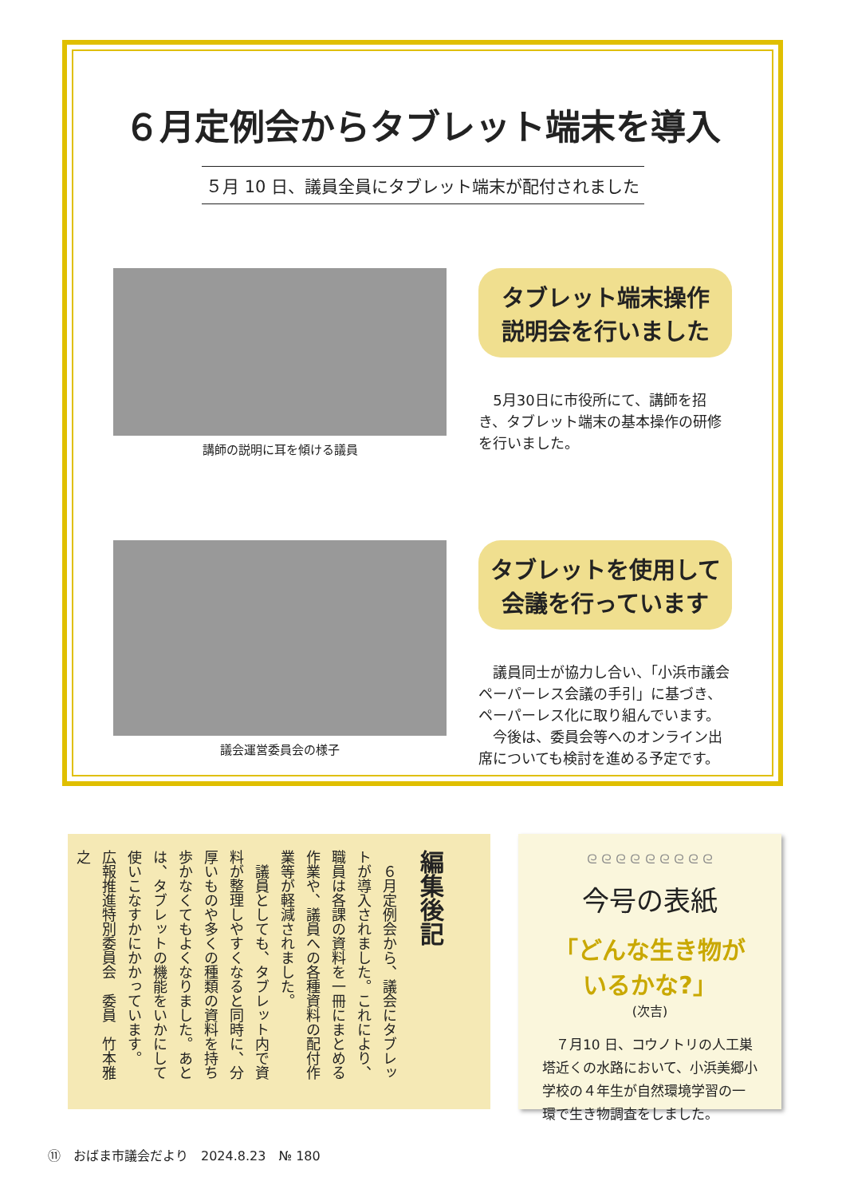６月定例会からタブレット端末を導入
５月 10 日、議員全員にタブレット端末が配付されました
講師の説明に耳を傾ける議員
タブレット端末操作
説明会を行いました
　5月30日に市役所にて、講師を招き、タブレット端末の基本操作の研修を行いました。
議会運営委員会の様子
タブレットを使用して
会議を行っています
　議員同士が協力し合い、「小浜市議会ペーパーレス会議の手引」に基づき、ペーパーレス化に取り組んでいます。
　今後は、委員会等へのオンライン出席についても検討を進める予定です。
編集後記
　６月定例会から、議会にタブレットが導入されました。これにより、職員は各課の資料を一冊にまとめる作業や、議員への各種資料の配付作業等が軽減されました。
　議員としても、タブレット内で資料が整理しやすくなると同時に、分厚いものや多くの種類の資料を持ち歩かなくてもよくなりました。あとは、タブレットの機能をいかにして使いこなすかにかかっています。
広報推進特別委員会　委員　竹本雅之
ᘓ ᘓ ᘓ ᘓ ᘓ ᘓ ᘓ ᘓ ᘓ
今号の表紙
「どんな生き物が
いるかな?」
(次吉)
　７月10 日、コウノトリの人工巣塔近くの水路において、小浜美郷小学校の４年生が自然環境学習の一環で生き物調査をしました。
⑪　おばま市議会だより　2024.8.23　№ 180